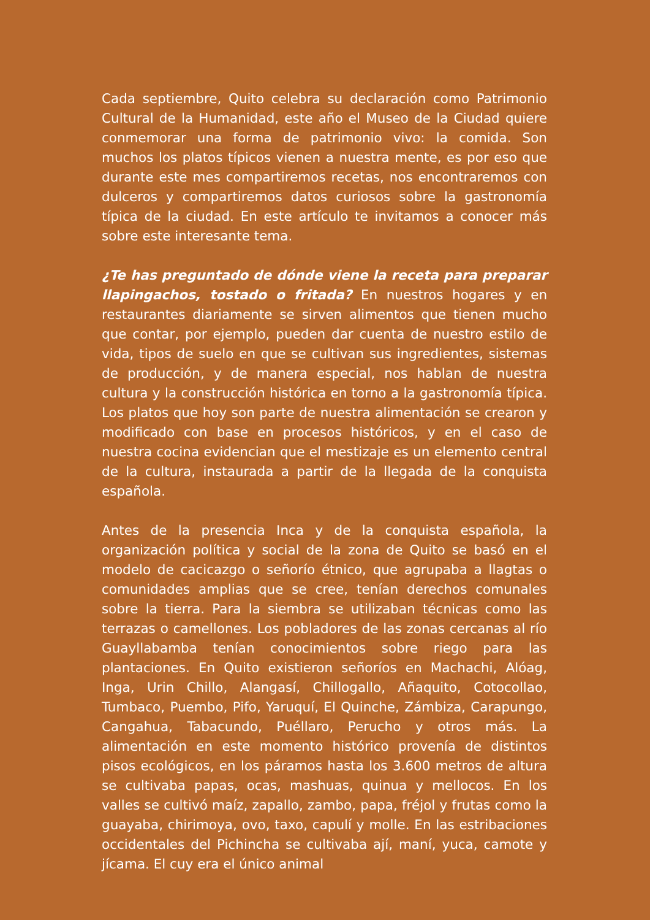Cada septiembre, Quito celebra su declaración como Patrimonio Cultural de la Humanidad, este año el Museo de la Ciudad quiere conmemorar una forma de patrimonio vivo: la comida. Son muchos los platos típicos vienen a nuestra mente, es por eso que durante este mes compartiremos recetas, nos encontraremos con dulceros y compartiremos datos curiosos sobre la gastronomía típica de la ciudad. En este artículo te invitamos a conocer más sobre este interesante tema.
¿Te has preguntado de dónde viene la receta para preparar llapingachos, tostado o fritada? En nuestros hogares y en restaurantes diariamente se sirven alimentos que tienen mucho que contar, por ejemplo, pueden dar cuenta de nuestro estilo de vida, tipos de suelo en que se cultivan sus ingredientes, sistemas de producción, y de manera especial, nos hablan de nuestra cultura y la construcción histórica en torno a la gastronomía típica. Los platos que hoy son parte de nuestra alimentación se crearon y modificado con base en procesos históricos, y en el caso de nuestra cocina evidencian que el mestizaje es un elemento central de la cultura, instaurada a partir de la llegada de la conquista española.
Antes de la presencia Inca y de la conquista española, la organización política y social de la zona de Quito se basó en el modelo de cacicazgo o señorío étnico, que agrupaba a llagtas o comunidades amplias que se cree, tenían derechos comunales sobre la tierra. Para la siembra se utilizaban técnicas como las terrazas o camellones. Los pobladores de las zonas cercanas al río Guayllabamba tenían conocimientos sobre riego para las plantaciones. En Quito existieron señoríos en Machachi, Alóag, Inga, Urin Chillo, Alangasí, Chillogallo, Añaquito, Cotocollao, Tumbaco, Puembo, Pifo, Yaruquí, El Quinche, Zámbiza, Carapungo, Cangahua, Tabacundo, Puéllaro, Perucho y otros más. La alimentación en este momento histórico provenía de distintos pisos ecológicos, en los páramos hasta los 3.600 metros de altura se cultivaba papas, ocas, mashuas, quinua y mellocos. En los valles se cultivó maíz, zapallo, zambo, papa, fréjol y frutas como la guayaba, chirimoya, ovo, taxo, capulí y molle. En las estribaciones occidentales del Pichincha se cultivaba ají, maní, yuca, camote y jícama. El cuy era el único animal